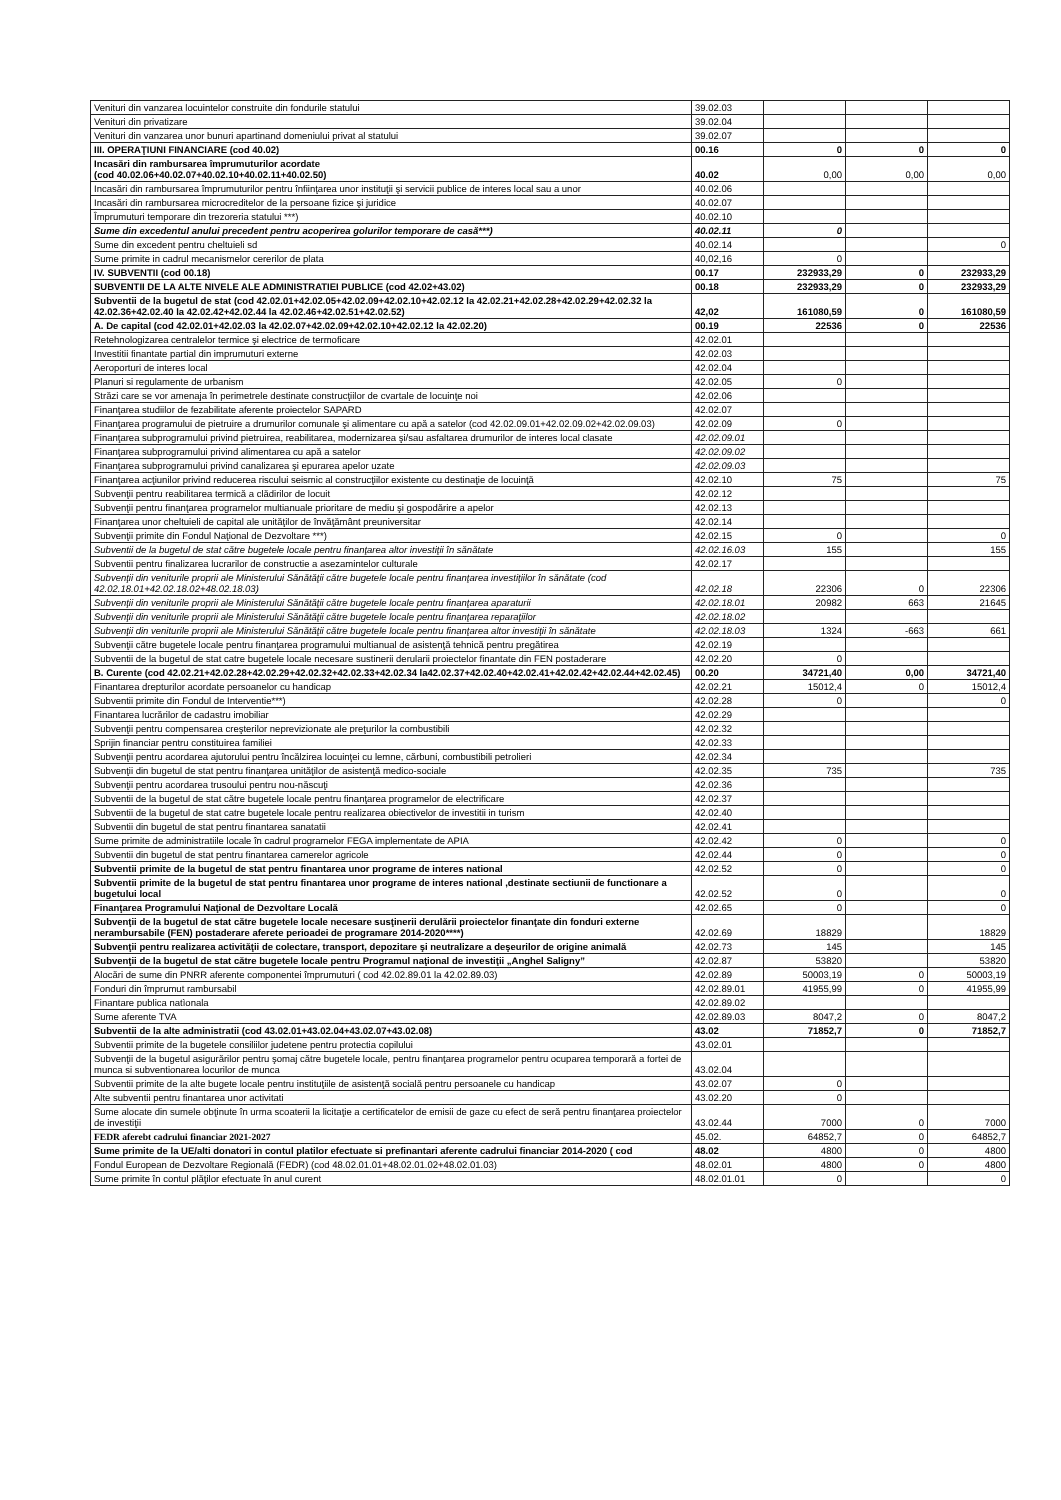| Venituri din vanzarea locuintelor construite din fondurile statului | 39.02.03 | | | |
| Venituri din privatizare | 39.02.04 | | | |
| Venituri din vanzarea unor bunuri apartinand domeniului privat al statului | 39.02.07 | | | |
| III. OPERAŢIUNI FINANCIARE (cod 40.02) | 00.16 | 0 | 0 | 0 |
| Incasări din rambursarea împrumuturilor acordate (cod 40.02.06+40.02.07+40.02.10+40.02.11+40.02.50) | 40.02 | 0,00 | 0,00 | 0,00 |
| Incasări din rambursarea împrumuturilor pentru înfiinţarea unor instituţii şi servicii publice de interes local sau a unor | 40.02.06 | | | |
| Incasări din rambursarea microcreditelor de la persoane fizice şi juridice | 40.02.07 | | | |
| Împrumuturi temporare din trezoreria statului ***) | 40.02.10 | | | |
| Sume din excedentul anului precedent pentru acoperirea golurilor temporare de casă***) | 40.02.11 | 0 | | |
| Sume din excedent pentru cheltuieli sd | 40.02.14 | | | 0 |
| Sume primite in cadrul mecanismelor cererilor de plata | 40,02,16 | 0 | | |
| IV. SUBVENTII (cod 00.18) | 00.17 | 232933,29 | 0 | 232933,29 |
| SUBVENTII DE LA ALTE NIVELE ALE ADMINISTRATIEI PUBLICE (cod 42.02+43.02) | 00.18 | 232933,29 | 0 | 232933,29 |
| Subventii de la bugetul de stat (cod 42.02.01+42.02.05+42.02.09+42.02.10+42.02.12 la 42.02.21+42.02.28+42.02.29+42.02.32 la 42.02.36+42.02.40 la 42.02.42+42.02.44 la 42.02.46+42.02.51+42.02.52) | 42,02 | 161080,59 | 0 | 161080,59 |
| A. De capital (cod 42.02.01+42.02.03 la 42.02.07+42.02.09+42.02.10+42.02.12 la 42.02.20) | 00.19 | 22536 | 0 | 22536 |
| Retehnologizarea centralelor termice şi electrice de termoficare | 42.02.01 | | | |
| Investitii finantate partial din imprumuturi externe | 42.02.03 | | | |
| Aeroporturi de interes local | 42.02.04 | | | |
| Planuri si regulamente de urbanism | 42.02.05 | 0 | | |
| Străzi care se vor amenaja în perimetrele destinate construcţiilor de cvartale de locuinţe noi | 42.02.06 | | | |
| Finanţarea studiilor de fezabilitate aferente proiectelor SAPARD | 42.02.07 | | | |
| Finanţarea programului de pietruire a drumurilor comunale şi alimentare cu apă a satelor (cod 42.02.09.01+42.02.09.02+42.02.09.03) | 42.02.09 | 0 | | |
| Finanţarea subprogramului privind pietruirea, reabilitarea, modernizarea şi/sau asfaltarea drumurilor de interes local clasate | 42.02.09.01 | | | |
| Finanţarea subprogramului privind alimentarea cu apă a satelor | 42.02.09.02 | | | |
| Finanţarea subprogramului privind canalizarea şi epurarea apelor uzate | 42.02.09.03 | | | |
| Finanţarea acţiunilor privind reducerea riscului seismic al construcţiilor existente cu destinaţie de locuinţă | 42.02.10 | 75 | | 75 |
| Subvenţii pentru reabilitarea termică a clădirilor de locuit | 42.02.12 | | | |
| Subvenţii pentru finanţarea programelor multianuale prioritare de mediu şi gospodărire a apelor | 42.02.13 | | | |
| Finanţarea unor cheltuieli de capital ale unităţilor de învăţământ preuniversitar | 42.02.14 | | | |
| Subvenţii primite din Fondul Naţional de Dezvoltare ***) | 42.02.15 | 0 | | 0 |
| Subventii de la bugetul de stat către bugetele locale pentru finanţarea altor investiţii în sănătate | 42.02.16.03 | 155 | | 155 |
| Subventii pentru finalizarea lucrarilor de constructie a asezamintelor culturale | 42.02.17 | | | |
| Subvenţii din veniturile proprii ale Ministerului Sănătăţii către bugetele locale pentru finanţarea investiţiilor în sănătate (cod 42.02.18.01+42.02.18.02+48.02.18.03) | 42.02.18 | 22306 | 0 | 22306 |
| Subvenţii din veniturile proprii ale Ministerului Sănătăţii către bugetele locale pentru finanţarea aparaturii | 42.02.18.01 | 20982 | 663 | 21645 |
| Subvenţii din veniturile proprii ale Ministerului Sănătăţii către bugetele locale pentru finanţarea reparaţiilor | 42.02.18.02 | | | |
| Subvenţii din veniturile proprii ale Ministerului Sănătăţii către bugetele locale pentru finanţarea altor investiţii în sănătate | 42.02.18.03 | 1324 | -663 | 661 |
| Subvenţii către bugetele locale pentru finanţarea programului multianual de asistenţă tehnică pentru pregătirea | 42.02.19 | | | |
| Subventii de la bugetul de stat catre bugetele locale necesare sustinerii derularii proiectelor finantate din FEN postaderare | 42.02.20 | 0 | | |
| B. Curente (cod 42.02.21+42.02.28+42.02.29+42.02.32+42.02.33+42.02.34 la42.02.37+42.02.40+42.02.41+42.02.42+42.02.44+42.02.45) | 00.20 | 34721,40 | 0,00 | 34721,40 |
| Finantarea drepturilor acordate persoanelor cu handicap | 42.02.21 | 15012,4 | 0 | 15012,4 |
| Subventii primite din Fondul de Interventie***) | 42.02.28 | 0 | | 0 |
| Finantarea lucrărilor de cadastru imobiliar | 42.02.29 | | | |
| Subvenţii pentru compensarea creşterilor neprevizionate ale preţurilor la combustibili | 42.02.32 | | | |
| Sprijin financiar pentru constituirea familiei | 42.02.33 | | | |
| Subvenţii pentru acordarea ajutorului pentru încălzirea locuinţei cu lemne, cărbuni, combustibili petrolieri | 42.02.34 | | | |
| Subvenţii din bugetul de stat pentru finanţarea unităţilor de asistenţă medico-sociale | 42.02.35 | 735 | | 735 |
| Subvenţii pentru acordarea trusoului pentru nou-născuţi | 42.02.36 | | | |
| Subventii de la bugetul de stat către bugetele locale pentru finanţarea programelor de electrificare | 42.02.37 | | | |
| Subventii de la bugetul de stat catre bugetele locale pentru realizarea obiectivelor de investitii in turism | 42.02.40 | | | |
| Subventii din bugetul de stat pentru finantarea sanatatii | 42.02.41 | | | |
| Sume primite de administratiile locale în cadrul programelor FEGA implementate de APIA | 42.02.42 | 0 | | 0 |
| Subventii din bugetul de stat pentru finantarea camerelor agricole | 42.02.44 | 0 | | 0 |
| Subventii primite de la bugetul de stat pentru finantarea unor programe de interes national | 42.02.52 | 0 | | 0 |
| Subventii primite de la bugetul de stat pentru finantarea unor programe de interes national ,destinate sectiunii de functionare a bugetului local | 42.02.52 | 0 | | 0 |
| Finanţarea Programului Naţional de Dezvoltare Locală | 42.02.65 | 0 | | 0 |
| Subvenţii de la bugetul de stat către bugetele locale necesare susţinerii derulării proiectelor finanţate din fonduri externe nerambursabile (FEN) postaderare aferete perioadei de programare 2014-2020****) | 42.02.69 | 18829 | | 18829 |
| Subvenţii pentru realizarea activităţii de colectare, transport, depozitare şi neutralizare a deşeurilor de origine animală | 42.02.73 | 145 | | 145 |
| Subvenţii de la bugetul de stat către bugetele locale pentru Programul naţional de investiţii „Anghel Saligny” | 42.02.87 | 53820 | | 53820 |
| Alocări de sume din PNRR aferente componentei împrumuturi ( cod 42.02.89.01 la 42.02.89.03) | 42.02.89 | 50003,19 | 0 | 50003,19 |
| Fonduri din împrumut rambursabil | 42.02.89.01 | 41955,99 | 0 | 41955,99 |
| Finantare publica natìonala | 42.02.89.02 | | | |
| Sume aferente TVA | 42.02.89.03 | 8047,2 | 0 | 8047,2 |
| Subventii de la alte administratii (cod 43.02.01+43.02.04+43.02.07+43.02.08) | 43.02 | 71852,7 | 0 | 71852,7 |
| Subventii primite de la bugetele consiliilor judetene pentru protectia copilului | 43.02.01 | | | |
| Subvenţii de la bugetul asigurărilor pentru şomaj către bugetele locale, pentru finanţarea programelor pentru ocuparea temporară a fortei de munca si subventionarea locurilor de munca | 43.02.04 | | | |
| Subventii primite de la alte bugete locale pentru instituţiile de asistenţă socială pentru persoanele cu handicap | 43.02.07 | 0 | | |
| Alte subventii pentru finantarea unor activitati | 43.02.20 | 0 | | |
| Sume alocate din sumele obţinute în urma scoaterii la licitaţie a certificatelor de emisii de gaze cu efect de seră pentru finanţarea proiectelor de investiţii | 43.02.44 | 7000 | 0 | 7000 |
| FEDR aferebt cadrului financiar 2021-2027 | 45.02. | 64852,7 | 0 | 64852,7 |
| Sume primite de la UE/alti donatori in contul platilor efectuate si prefinantari aferente cadrului financiar 2014-2020 ( cod | 48.02 | 4800 | 0 | 4800 |
| Fondul European de Dezvoltare Regională (FEDR) (cod 48.02.01.01+48.02.01.02+48.02.01.03) | 48.02.01 | 4800 | 0 | 4800 |
| Sume primite în contul plăţilor efectuate în anul curent | 48.02.01.01 | 0 | | 0 |